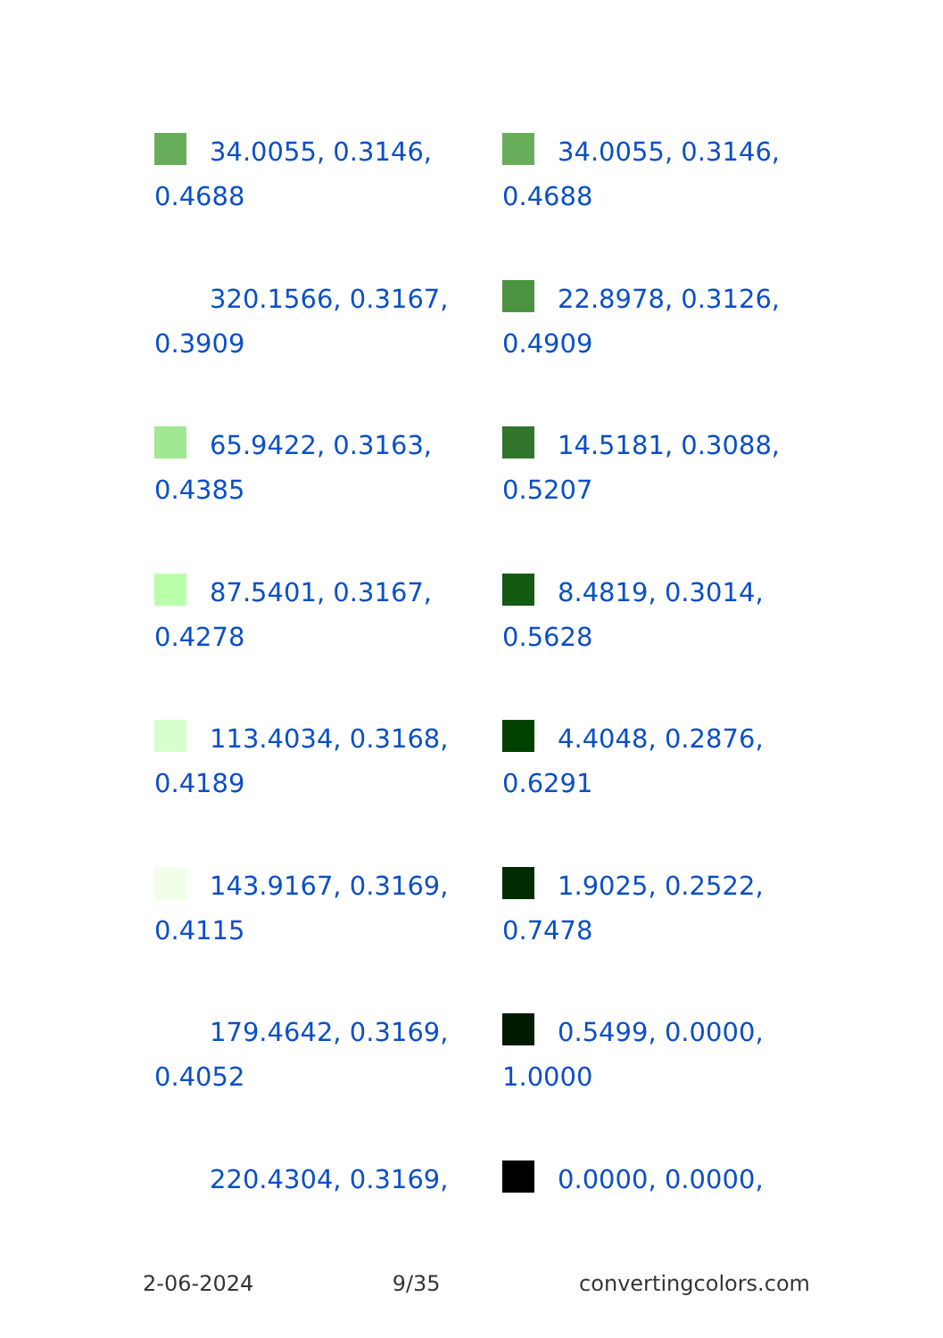34.0055, 0.3146, 0.4688
34.0055, 0.3146, 0.4688
320.1566, 0.3167, 0.3909
22.8978, 0.3126, 0.4909
65.9422, 0.3163, 0.4385
14.5181, 0.3088, 0.5207
87.5401, 0.3167, 0.4278
8.4819, 0.3014, 0.5628
113.4034, 0.3168, 0.4189
4.4048, 0.2876, 0.6291
143.9167, 0.3169, 0.4115
1.9025, 0.2522, 0.7478
179.4642, 0.3169, 0.4052
0.5499, 0.0000, 1.0000
220.4304, 0.3169,
0.0000, 0.0000,
2-06-2024 9/35 convertingcolors.com